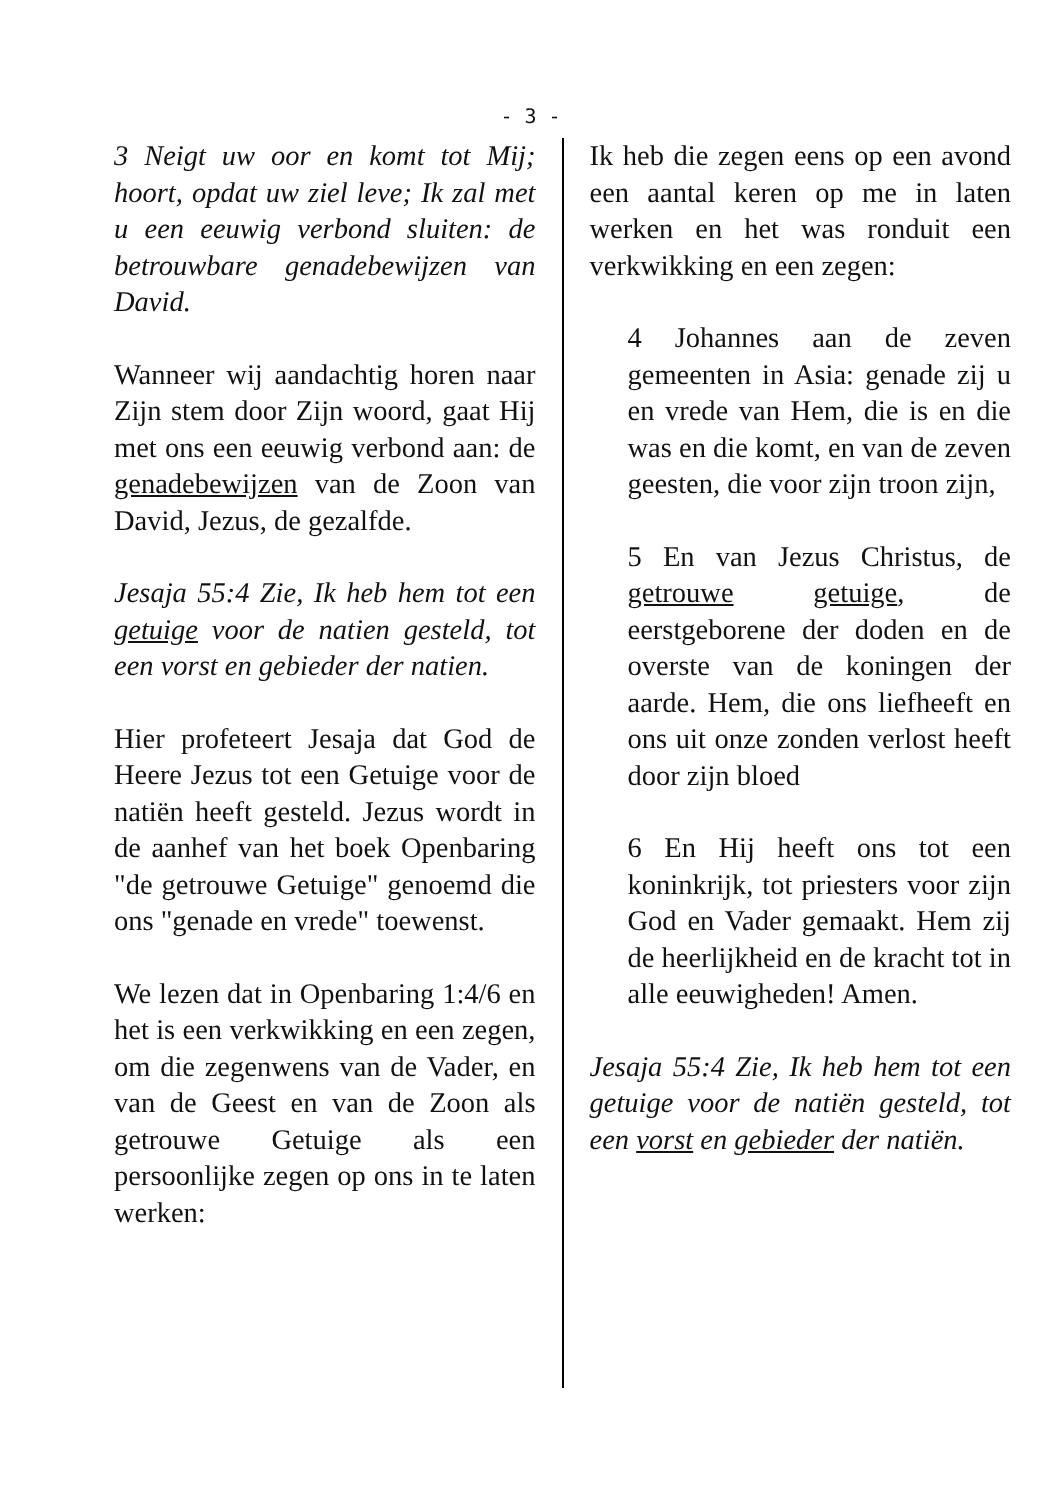- 3 -
3 Neigt uw oor en komt tot Mij; hoort, opdat uw ziel leve; Ik zal met u een eeuwig verbond sluiten: de betrouwbare genadebewijzen van David.
Wanneer wij aandachtig horen naar Zijn stem door Zijn woord, gaat Hij met ons een eeuwig verbond aan: de genadebewijzen van de Zoon van David, Jezus, de gezalfde.
Jesaja 55:4 Zie, Ik heb hem tot een getuige voor de natien gesteld, tot een vorst en gebieder der natien.
Hier profeteert Jesaja dat God de Heere Jezus tot een Getuige voor de natiën heeft gesteld. Jezus wordt in de aanhef van het boek Openbaring "de getrouwe Getuige" genoemd die ons "genade en vrede" toewenst.
We lezen dat in Openbaring 1:4/6 en het is een verkwikking en een zegen, om die zegenwens van de Vader, en van de Geest en van de Zoon als getrouwe Getuige als een persoonlijke zegen op ons in te laten werken:
Ik heb die zegen eens op een avond een aantal keren op me in laten werken en het was ronduit een verkwikking en een zegen:
4 Johannes aan de zeven gemeenten in Asia: genade zij u en vrede van Hem, die is en die was en die komt, en van de zeven geesten, die voor zijn troon zijn,
5 En van Jezus Christus, de getrouwe getuige, de eerstgeborene der doden en de overste van de koningen der aarde. Hem, die ons liefheeft en ons uit onze zonden verlost heeft door zijn bloed
6 En Hij heeft ons tot een koninkrijk, tot priesters voor zijn God en Vader gemaakt. Hem zij de heerlijkheid en de kracht tot in alle eeuwigheden! Amen.
Jesaja 55:4 Zie, Ik heb hem tot een getuige voor de natiën gesteld, tot een vorst en gebieder der natiën.